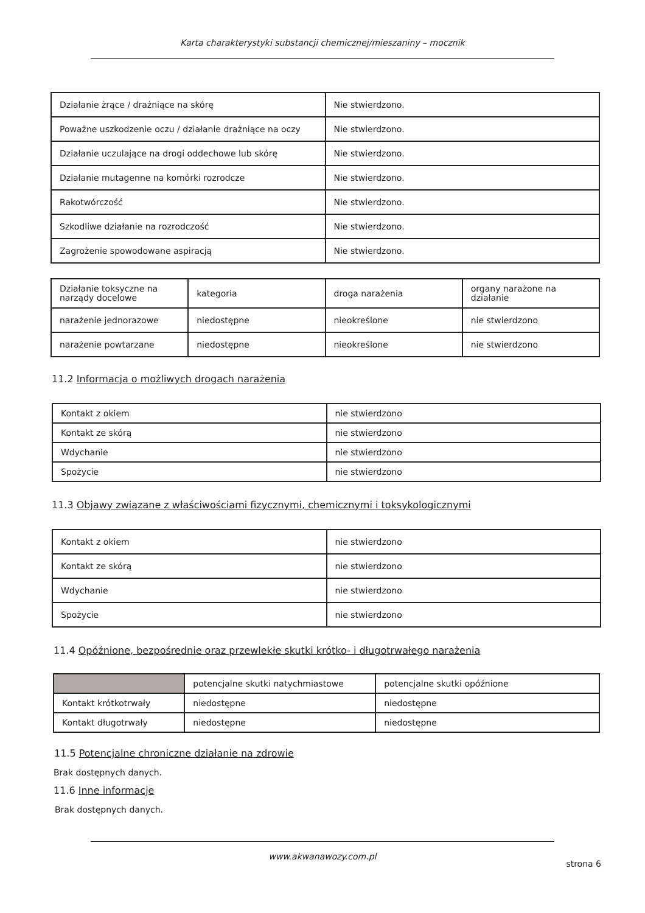Karta charakterystyki substancji chemicznej/mieszaniny – mocznik
| Działanie żrące / drażniące na skórę | Nie stwierdzono. |
| Poważne uszkodzenie oczu / działanie drażniące na oczy | Nie stwierdzono. |
| Działanie uczulające na drogi oddechowe lub skórę | Nie stwierdzono. |
| Działanie mutagenne na komórki rozrodcze | Nie stwierdzono. |
| Rakotwórczość | Nie stwierdzono. |
| Szkodliwe działanie na rozrodczość | Nie stwierdzono. |
| Zagrożenie spowodowane aspiracją | Nie stwierdzono. |
| Działanie toksyczne na narządy docelowe | kategoria | droga narażenia | organy narażone na działanie |
| narażenie jednorazowe | niedostępne | nieokreślone | nie stwierdzono |
| narażenie powtarzane | niedostępne | nieokreślone | nie stwierdzono |
11.2 Informacja o możliwych drogach narażenia
| Kontakt z okiem | nie stwierdzono |
| Kontakt ze skórą | nie stwierdzono |
| Wdychanie | nie stwierdzono |
| Spożycie | nie stwierdzono |
11.3 Objawy związane z właściwościami fizycznymi, chemicznymi i toksykologicznymi
| Kontakt z okiem | nie stwierdzono |
| Kontakt ze skórą | nie stwierdzono |
| Wdychanie | nie stwierdzono |
| Spożycie | nie stwierdzono |
11.4 Opóźnione, bezpośrednie oraz przewlekłe skutki krótko- i długotrwałego narażenia
| | potencjalne skutki natychmiastowe | potencjalne skutki opóźnione |
| Kontakt krótkotrwały | niedostępne | niedostępne |
| Kontakt długotrwały | niedostępne | niedostępne |
11.5 Potencjalne chroniczne działanie na zdrowie
Brak dostępnych danych.
11.6 Inne informacje
Brak dostępnych danych.
www.akwanawozy.com.pl
strona 6